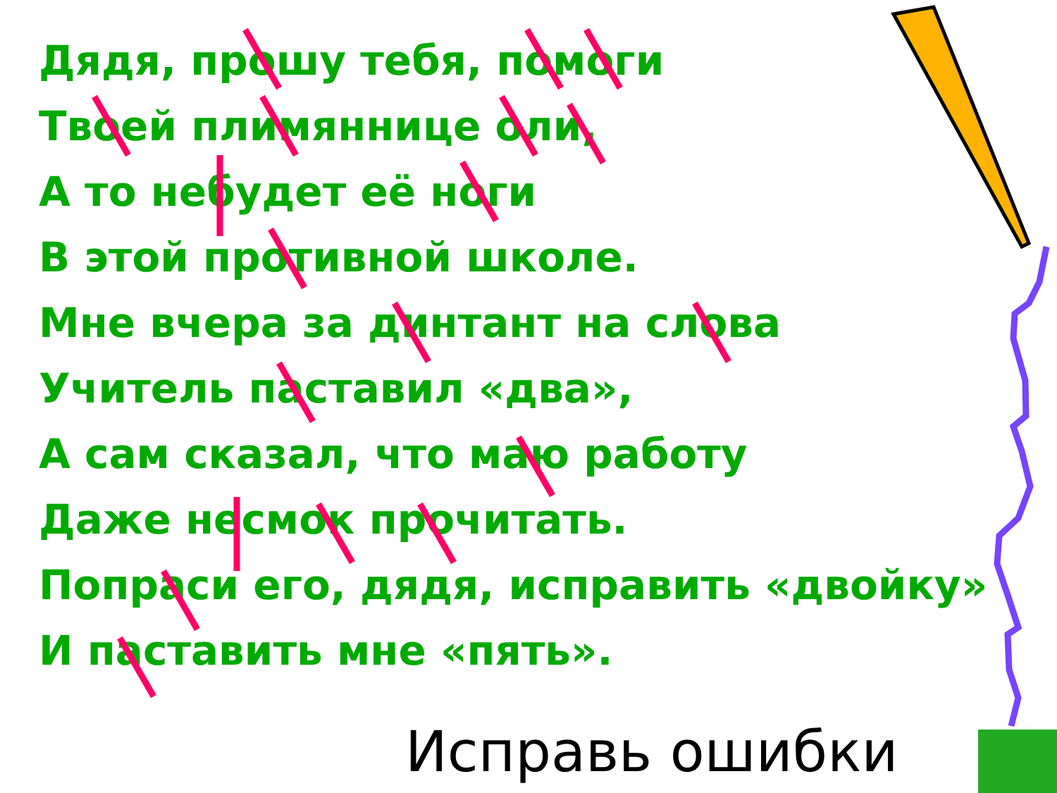Дядя, прошу тебя, помоги
Твоей плимяннице оли,
А то небудет её ноги
В этой противной школе.
Мне вчера за динтант на слова
Учитель паставил «два»,
А сам сказал, что маю работу
Даже несмок прочитать.
Попраси его, дядя, исправить «двойку»
И паставить мне «пять».
Исправь ошибки